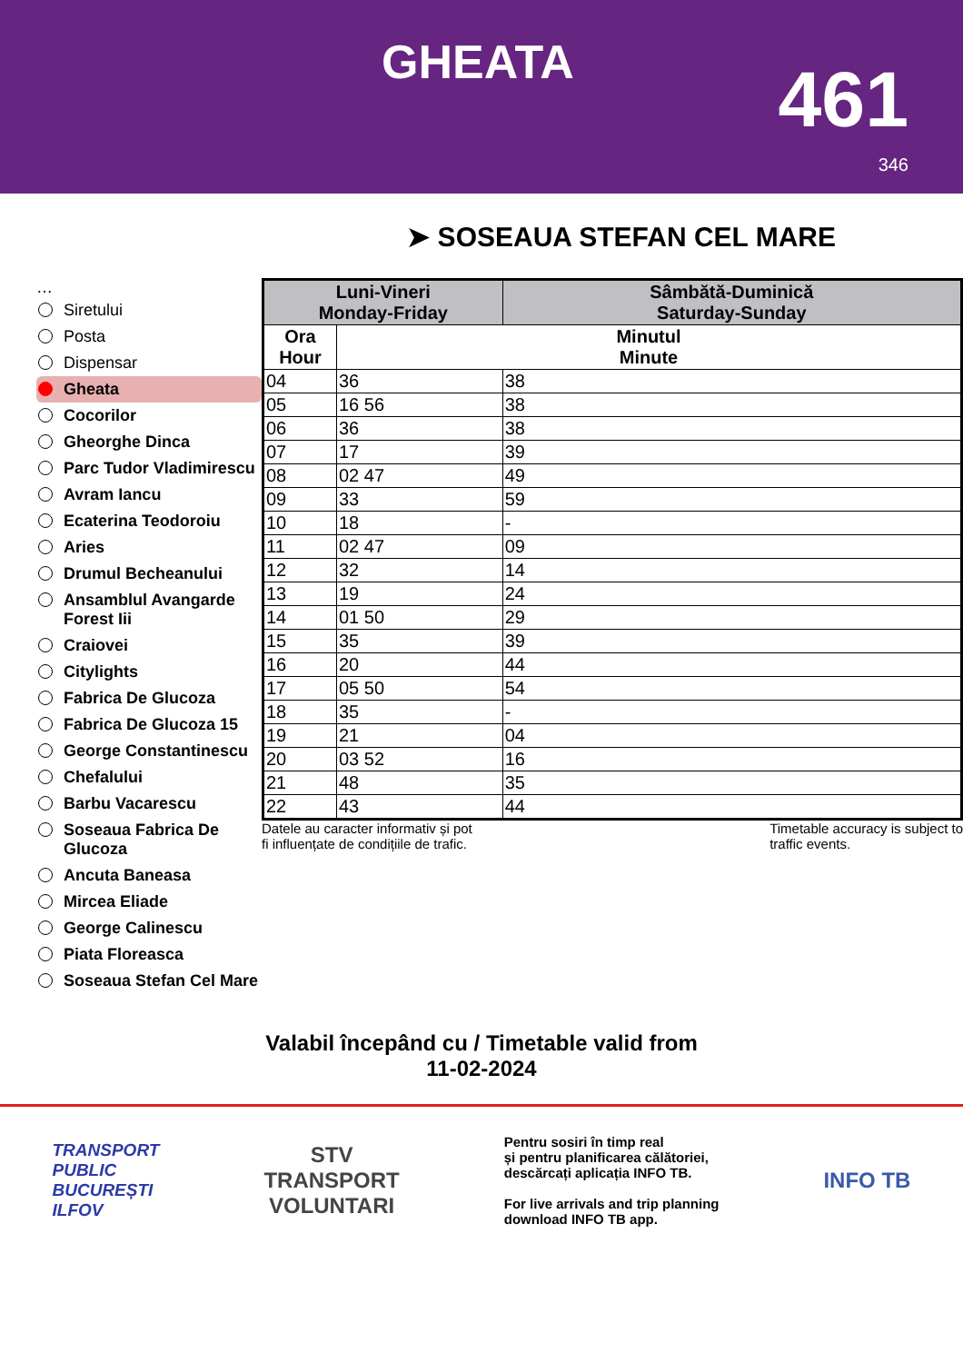GHEATA 461
346
➤ SOSEAUA STEFAN CEL MARE
…
Siretului
Posta
Dispensar
Gheata
Cocorilor
Gheorghe Dinca
Parc Tudor Vladimirescu
Avram Iancu
Ecaterina Teodoroiu
Aries
Drumul Becheanului
Ansamblul Avangarde Forest Iii
Craiovei
Citylights
Fabrica De Glucoza
Fabrica De Glucoza 15
George Constantinescu
Chefalului
Barbu Vacarescu
Soseaua Fabrica De Glucoza
Ancuta Baneasa
Mircea Eliade
George Calinescu
Piata Floreasca
Soseaua Stefan Cel Mare
| Luni-Vineri Monday-Friday | | Sâmbătă-Duminică Saturday-Sunday |
| --- | --- | --- |
| Ora Hour | Minutul Minute | |
| 04 | 36 | 38 |
| 05 | 16 56 | 38 |
| 06 | 36 | 38 |
| 07 | 17 | 39 |
| 08 | 02 47 | 49 |
| 09 | 33 | 59 |
| 10 | 18 | - |
| 11 | 02 47 | 09 |
| 12 | 32 | 14 |
| 13 | 19 | 24 |
| 14 | 01 50 | 29 |
| 15 | 35 | 39 |
| 16 | 20 | 44 |
| 17 | 05 50 | 54 |
| 18 | 35 | - |
| 19 | 21 | 04 |
| 20 | 03 52 | 16 |
| 21 | 48 | 35 |
| 22 | 43 | 44 |
Datele au caracter informativ și pot
fi influențate de condițiile de trafic.
Timetable accuracy is subject to
traffic events.
Valabil începând cu / Timetable valid from
11-02-2024
TRANSPORT
PUBLIC
BUCUREȘTI
ILFOV
STV
TRANSPORT
VOLUNTARI
Pentru sosiri în timp real
și pentru planificarea călătoriei,
descărcați aplicația INFO TB.
For live arrivals and trip planning
download INFO TB app.
INFO TB